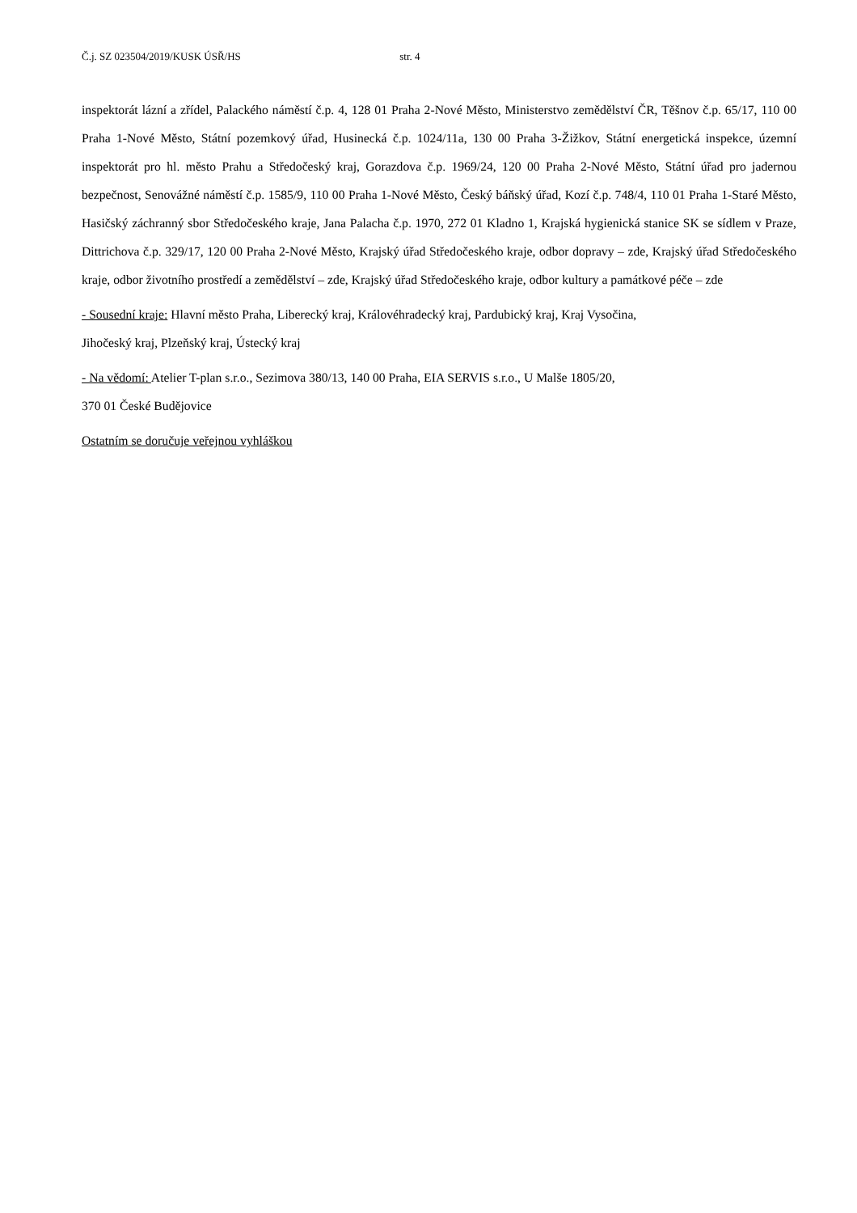Č.j. SZ 023504/2019/KUSK ÚSŘ/HS str. 4
inspektorát lázní a zřídel, Palackého náměstí č.p. 4, 128 01 Praha 2-Nové Město, Ministerstvo zemědělství ČR, Těšnov č.p. 65/17, 110 00 Praha 1-Nové Město, Státní pozemkový úřad, Husinecká č.p. 1024/11a, 130 00 Praha 3-Žižkov, Státní energetická inspekce, územní inspektorát pro hl. město Prahu a Středočeský kraj, Gorazdova č.p. 1969/24, 120 00 Praha 2-Nové Město, Státní úřad pro jadernou bezpečnost, Senovážné náměstí č.p. 1585/9, 110 00 Praha 1-Nové Město, Český báňský úřad, Kozí č.p. 748/4, 110 01 Praha 1-Staré Město, Hasičský záchranný sbor Středočeského kraje, Jana Palacha č.p. 1970, 272 01 Kladno 1, Krajská hygienická stanice SK se sídlem v Praze, Dittrichova č.p. 329/17, 120 00 Praha 2-Nové Město, Krajský úřad Středočeského kraje, odbor dopravy – zde, Krajský úřad Středočeského kraje, odbor životního prostředí a zemědělství – zde, Krajský úřad Středočeského kraje, odbor kultury a památkové péče – zde
- Sousední kraje: Hlavní město Praha, Liberecký kraj, Královéhradecký kraj, Pardubický kraj, Kraj Vysočina,
Jihočeský kraj, Plzeňský kraj, Ústecký kraj
- Na vědomí: Atelier T-plan s.r.o., Sezimova 380/13, 140 00 Praha, EIA SERVIS s.r.o., U Malše 1805/20,
370 01 České Budějovice
Ostatním se doručuje veřejnou vyhláškou